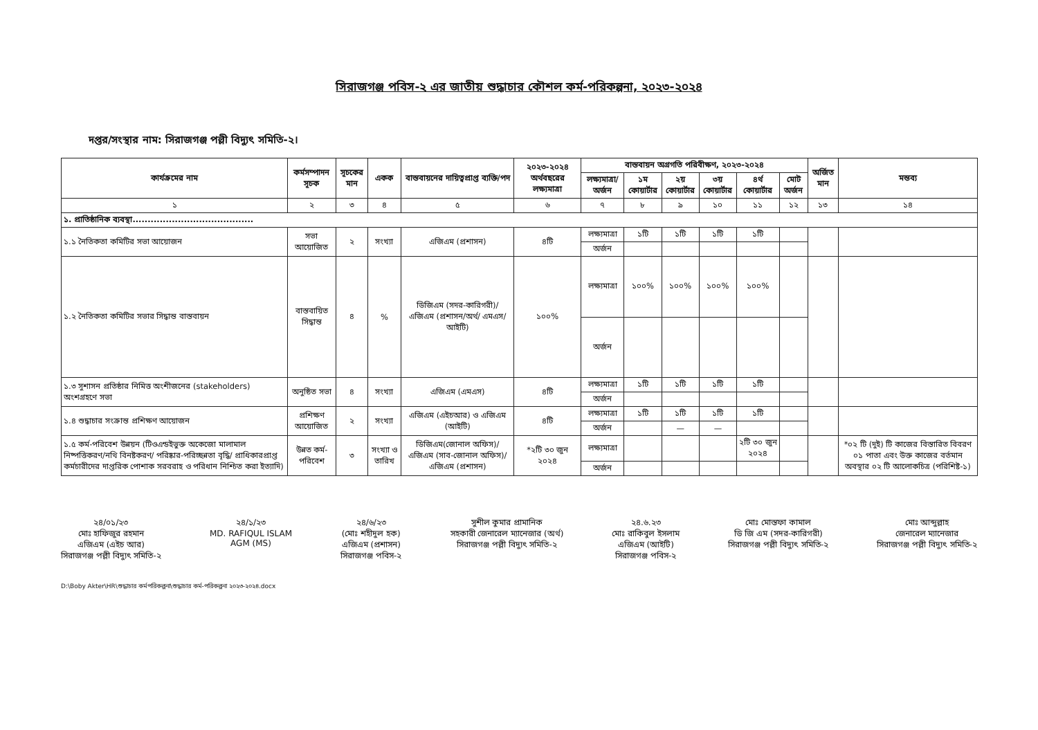সিরাজগঞ্জ পবিস-২ এর জাতীয় শুদ্ধাচার কৌশল কর্ম-পরিকল্পনা, ২০২৩-২০২৪
দপ্তর/সংস্থার নাম: সিরাজগঞ্জ পল্লী বিদ্যুৎ সমিতি-২।
| কার্যক্রমের নাম | কর্মসম্পাদন সূচক | সূচকের মান | একক | বাস্তবায়নের দায়িত্বপ্রাপ্ত ব্যক্তি/পদ | ২০২৩-২০২৪ অর্থবছরের লক্ষ্যমাত্রা | বাস্তবায়ন অগ্রগতি পরিবীক্ষণ, ২০২৩-২০২৪ | | | | | | অর্জিত মান | মন্তব্য |
| --- | --- | --- | --- | --- | --- | --- | --- | --- | --- | --- | --- | --- | --- |
| | | | | | | লক্ষ্যমাত্রা/ অর্জন | ১ম কোয়ার্টার | ২য় কোয়ার্টার | ৩য় কোয়ার্টার | ৪র্থ কোয়ার্টার | মোট অর্জন | | |
| ১ | ২ | ৩ | ৪ | ৫ | ৬ | ৭ | ৮ | ৯ | ১০ | ১১ | ১২ | ১৩ | ১৪ |
| ১. প্রাতিষ্ঠানিক ব্যবস্থা........................................ | | | | | | | | | | | | | |
| ১.১ নৈতিকতা কমিটির সভা আয়োজন | সভা আয়োজিত | ২ | সংখ্যা | এজিএম (প্রশাসন) | ৪টি | লক্ষ্যমাত্রা | ১টি | ১টি | ১টি | ১টি | | | |
| | | | | | | অর্জন | | | | | | | |
| ১.২ নৈতিকতা কমিটির সভার সিদ্ধান্ত বাস্তবায়ন | বাস্তবায়িত সিদ্ধান্ত | ৪ | % | ডিজিএম (সদর-কারিগরী)/ এজিএম (প্রশাসন/অর্থ/ এমএস/আইটি) | ১০০% | লক্ষ্যমাত্রা | ১০০% | ১০০% | ১০০% | ১০০% | | | |
| | | | | | | অর্জন | | | | | | | |
| ১.৩ সুশাসন প্রতিষ্ঠার নিমিত্ত অংশীজনের (stakeholders) অংশগ্রহণে সভা | অনুষ্ঠিত সভা | ৪ | সংখ্যা | এজিএম (এমএস) | ৪টি | লক্ষ্যমাত্রা | ১টি | ১টি | ১টি | ১টি | | | |
| | | | | | | অর্জন | | | | | | | |
| ১.৪ শুদ্ধাচার সংক্রান্ত প্রশিক্ষণ আয়োজন | প্রশিক্ষণ আয়োজিত | ২ | সংখ্যা | এজিএম (এইচআর) ও এজিএম (আইটি) | ৪টি | লক্ষ্যমাত্রা | ১টি | ১টি | ১টি | ১টি | | | |
| | | | | | | অর্জন | | — | — | | | | |
| ১.৫ কর্ম-পরিবেশ উন্নয়ন (টিওএন্ডইভুক্ত অকেজো মালামাল নিষ্পত্তিকরণ/নথি বিনষ্টকরণ/ পরিষ্কার-পরিচ্ছন্নতা বৃদ্ধি/ প্রাধিকারপ্রাপ্ত কর্মচারীদের দাপ্তরিক পোশাক সরবরাহ ও পরিধান নিশ্চিত করা ইত্যাদি) | উন্নত কর্ম-পরিবেশ | ৩ | সংখ্যা ও তারিখ | ডিজিএম(জোনাল অফিস)/এজিএম (সাব-জোনাল অফিস)/এজিএম (প্রশাসন) | *২টি ৩০ জুন ২০২৪ | লক্ষ্যমাত্রা | | | | ২টি ৩০ জুন ২০২৪ | | | *০২ টি (দুই) টি কাজের বিস্তারিত বিবরণ ০১ পাতা এবং উক্ত কাজের বর্তমান অবস্থার ০২ টি আলোকচিত্র (পরিশিষ্ট-১) |
| | | | | | | অর্জন | | | | | | | |
২৪/০১/২৩
মোঃ হাফিজুর রহমান
এজিএম (এইচ আর)
সিরাজগঞ্জ পল্লী বিদ্যুৎ সমিতি-২
২৪/১/২৩
MD. RAFIQUL ISLAM
AGM (MS)
২৪/৬/২৩
(মোঃ শহীদুল হক)
এজিএম (প্রশাসন)
সিরাজগঞ্জ পবিস-২
সুশীল কুমার প্রামানিক
সহকারী জেনারেল ম্যানেজার (অর্থ)
সিরাজগঞ্জ পল্লী বিদ্যুৎ সমিতি-২
২৪.৬.২৩
মোঃ রাকিবুল ইসলাম
এজিএম (আইটি)
সিরাজগঞ্জ পবিস-২
মোঃ মোস্তফা কামাল
ডি জি এম (সদর-কারিগরী)
সিরাজগঞ্জ পল্লী বিদ্যুৎ সমিতি-২
মোঃ আব্দুল্লাহ
জেনারেল ম্যানেজার
সিরাজগঞ্জ পল্লী বিদ্যুৎ সমিতি-২
D:\Boby Akter\HR\শুদ্ধাচার কর্মপরিকল্পনা\শুদ্ধাচার কর্ম-পরিকল্পনা ২০২৩-২০২৪.docx